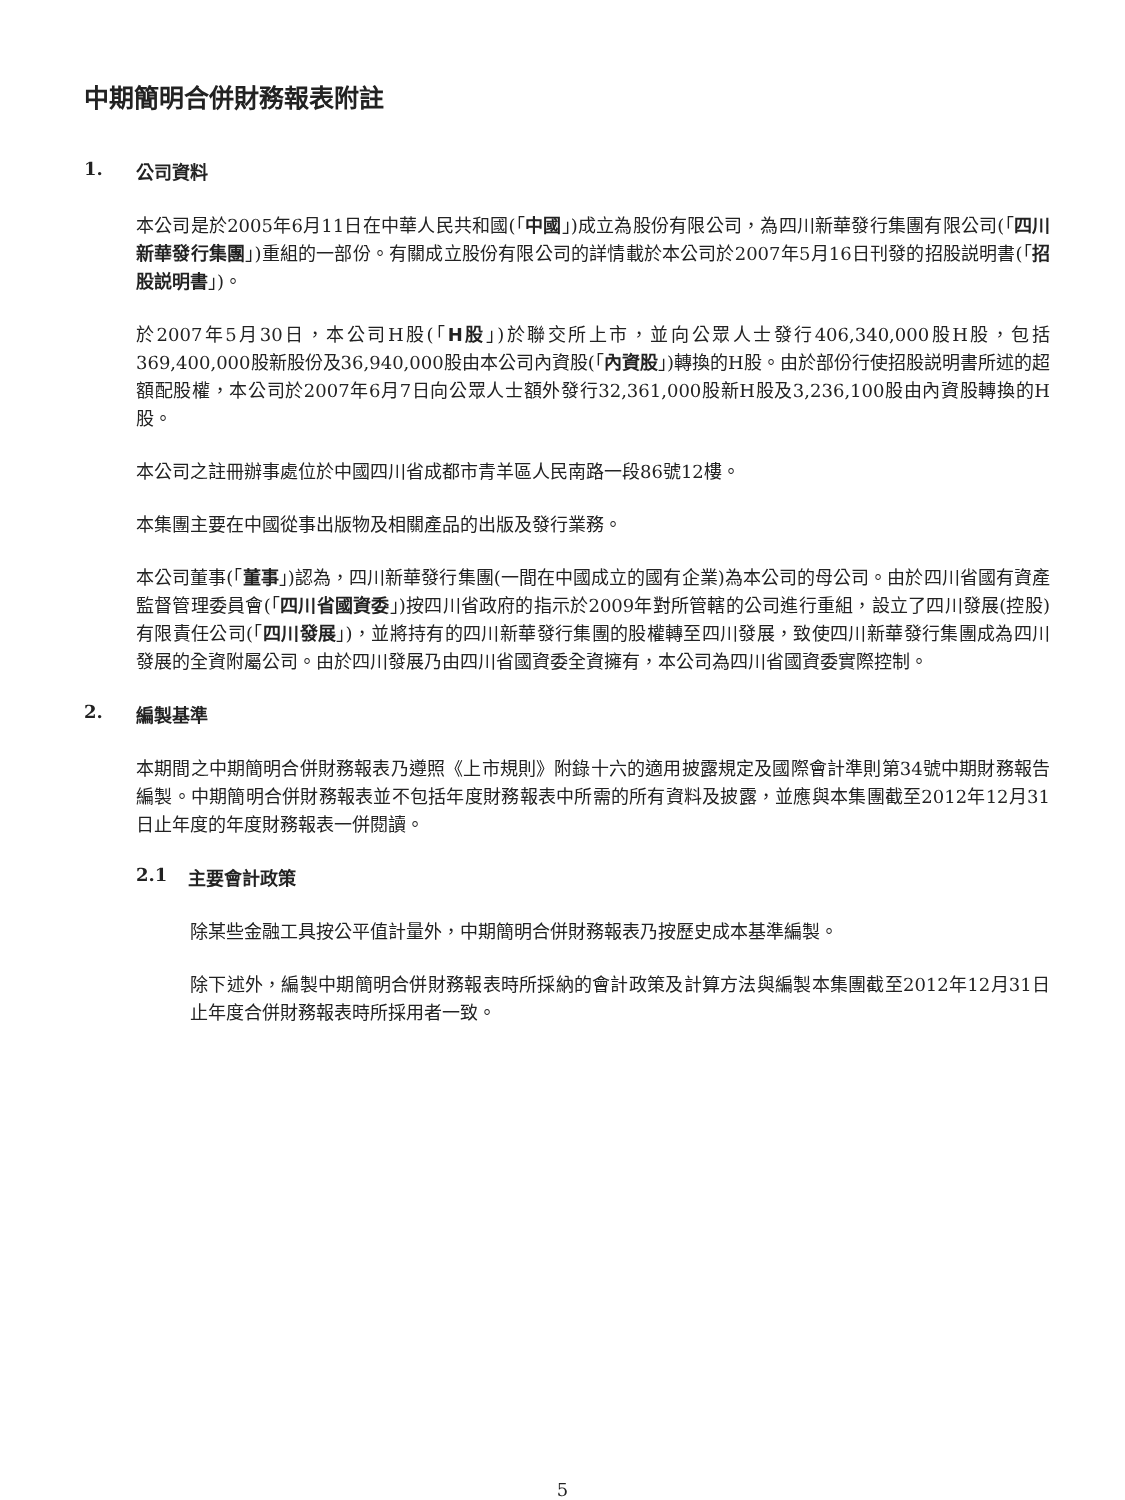中期簡明合併財務報表附註
1. 公司資料
本公司是於2005年6月11日在中華人民共和國(「中國」)成立為股份有限公司，為四川新華發行集團有限公司(「四川新華發行集團」)重組的一部份。有關成立股份有限公司的詳情載於本公司於2007年5月16日刊發的招股説明書(「招股説明書」)。
於2007年5月30日，本公司H股(「H股」)於聯交所上市，並向公眾人士發行406,340,000股H股，包括369,400,000股新股份及36,940,000股由本公司內資股(「內資股」)轉換的H股。由於部份行使招股説明書所述的超額配股權，本公司於2007年6月7日向公眾人士額外發行32,361,000股新H股及3,236,100股由內資股轉換的H股。
本公司之註冊辦事處位於中國四川省成都市青羊區人民南路一段86號12樓。
本集團主要在中國從事出版物及相關產品的出版及發行業務。
本公司董事(「董事」)認為，四川新華發行集團(一間在中國成立的國有企業)為本公司的母公司。由於四川省國有資產監督管理委員會(「四川省國資委」)按四川省政府的指示於2009年對所管轄的公司進行重組，設立了四川發展(控股)有限責任公司(「四川發展」)，並將持有的四川新華發行集團的股權轉至四川發展，致使四川新華發行集團成為四川發展的全資附屬公司。由於四川發展乃由四川省國資委全資擁有，本公司為四川省國資委實際控制。
2. 編製基準
本期間之中期簡明合併財務報表乃遵照《上市規則》附錄十六的適用披露規定及國際會計準則第34號中期財務報告編製。中期簡明合併財務報表並不包括年度財務報表中所需的所有資料及披露，並應與本集團截至2012年12月31日止年度的年度財務報表一併閱讀。
2.1 主要會計政策
除某些金融工具按公平值計量外，中期簡明合併財務報表乃按歷史成本基準編製。
除下述外，編製中期簡明合併財務報表時所採納的會計政策及計算方法與編製本集團截至2012年12月31日止年度合併財務報表時所採用者一致。
5